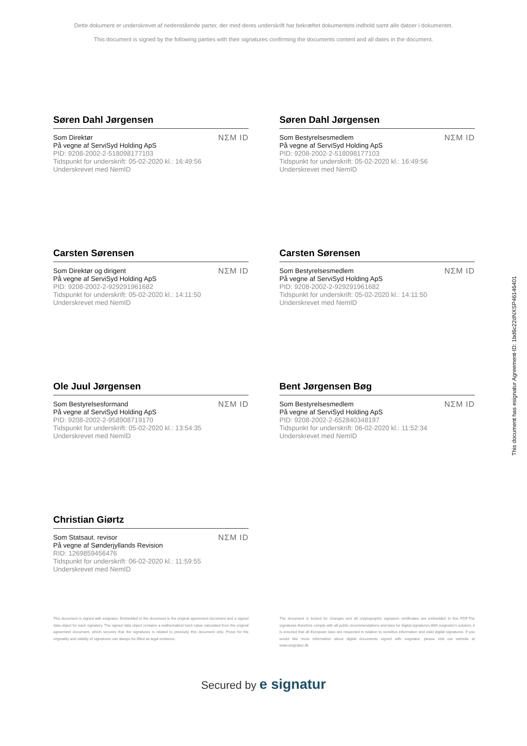Dette dokument er underskrevet af nedenstående parter, der med deres underskrift har bekræftet dokumentets indhold samt alle datoer i dokumentet.
This document is signed by the following parties with their signatures confirming the documents content and all dates in the document.
Søren Dahl Jørgensen
Som Direktør
På vegne af ServiSyd Holding ApS
PID: 9208-2002-2-518098177103
Tidspunkt for underskrift: 05-02-2020 kl.: 16:49:56
Underskrevet med NemID
NΣM ID
Søren Dahl Jørgensen
Som Bestyrelsesmedlem
På vegne af ServiSyd Holding ApS
PID: 9208-2002-2-518098177103
Tidspunkt for underskrift: 05-02-2020 kl.: 16:49:56
Underskrevet med NemID
NΣM ID
Carsten Sørensen
Som Direktør og dirigent
På vegne af ServiSyd Holding ApS
PID: 9208-2002-2-929291961682
Tidspunkt for underskrift: 05-02-2020 kl.: 14:11:50
Underskrevet med NemID
NΣM ID
Carsten Sørensen
Som Bestyrelsesmedlem
På vegne af ServiSyd Holding ApS
PID: 9208-2002-2-929291961682
Tidspunkt for underskrift: 05-02-2020 kl.: 14:11:50
Underskrevet med NemID
NΣM ID
Ole Juul Jørgensen
Som Bestyrelsesformand
På vegne af ServiSyd Holding ApS
PID: 9208-2002-2-958908719170
Tidspunkt for underskrift: 05-02-2020 kl.: 13:54:35
Underskrevet med NemID
NΣM ID
Bent Jørgensen Bøg
Som Bestyrelsesmedlem
På vegne af ServiSyd Holding ApS
PID: 9208-2002-2-652840348197
Tidspunkt for underskrift: 06-02-2020 kl.: 11:52:34
Underskrevet med NemID
NΣM ID
Christian Giørtz
Som Statsaut. revisor
På vegne af Sønderjyllands Revision
RID: 1269859456476
Tidspunkt for underskrift: 06-02-2020 kl.: 11:59:55
Underskrevet med NemID
NΣM ID
This document is signed with esignatur. Embedded in the document is the original agreement document and a signed data object for each signatory. The signed data object contains a mathematical hash value calculated from the original agreement document, which secures that the signatures is related to precisely this document only. Prove for the originality and validity of signatures can always be lifted as legal evidence.
The document is locked for changes and all cryptographic signature certificates are embedded in this PDF.The signatures therefore comply with all public recommendations and laws for digital signatures.With esignatur's solution, it is ensured that all European laws are respected in relation to sensitive information and valid digital signatures. If you would like more information about digital documents signed with esignatur, please visit our website at www.esignatur.dk.
Secured by e signatur
This document has esignatur Agreement-ID: 1bd6c22dNXSP46146401